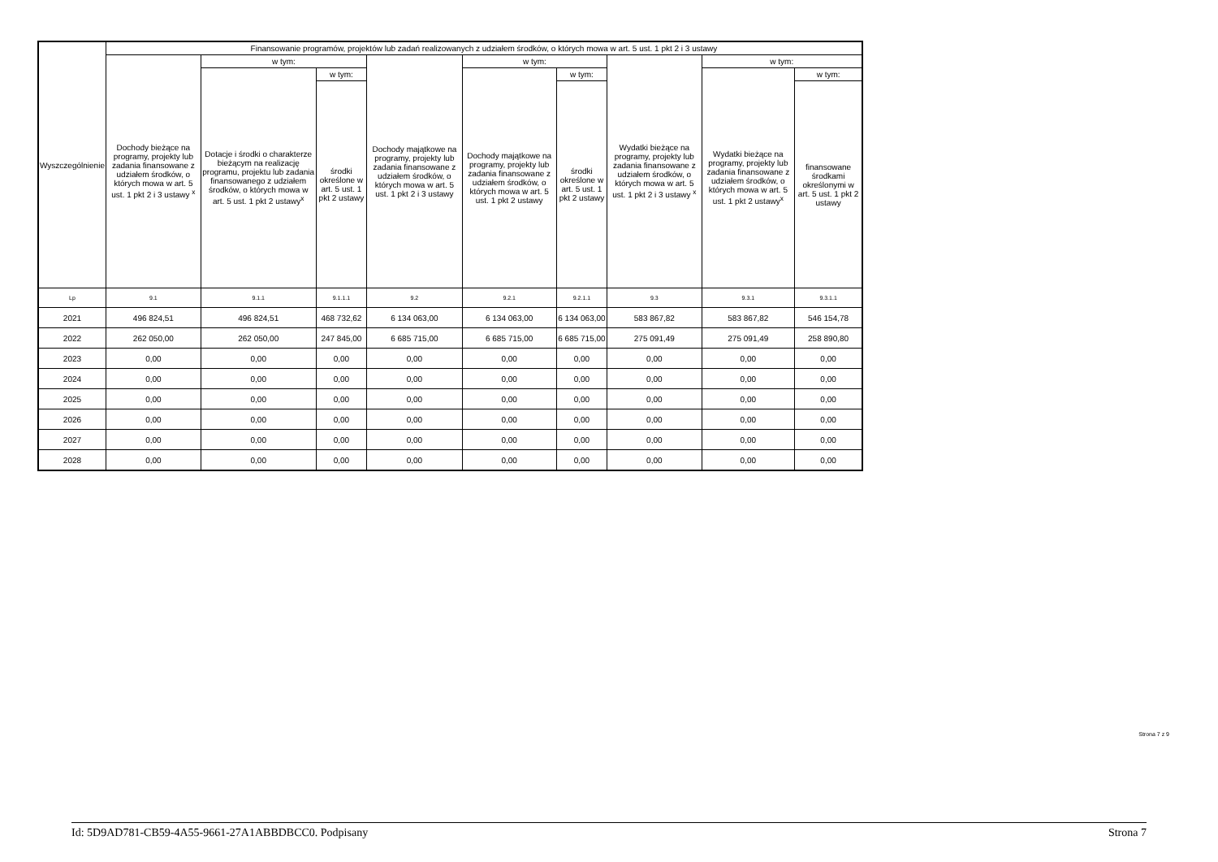| Wyszczególnienie | Finansowanie programów, projektów lub zadań realizowanych z udziałem środków, o których mowa w art. 5 ust. 1 pkt 2 i 3 ustawy | | | | | | | | |
| --- | --- | --- | --- | --- | --- | --- | --- | --- | --- |
| | Dochody bieżące na programy, projekty lub zadania finansowane z udziałem środków, o których mowa w art. 5 ust. 1 pkt 2 i 3 ustawy <sup>x</sup> | w tym: | | Dochody majątkowe na programy, projekty lub zadania finansowane z udziałem środków, o których mowa w art. 5 ust. 1 pkt 2 i 3 ustawy | w tym: | | Wydatki bieżące na programy, projekty lub zadania finansowane z udziałem środków, o których mowa w art. 5 ust. 1 pkt 2 i 3 ustawy <sup>x</sup> | w tym: | |
| | | Dotacje i środki o charakterze bieżącym na realizację programu, projektu lub zadania finansowanego z udziałem środków, o których mowa w art. 5 ust. 1 pkt 2 ustawy<sup>x</sup> | w tym: | | Dochody majątkowe na programy, projekty lub zadania finansowane z udziałem środków, o których mowa w art. 5 ust. 1 pkt 2 ustawy | w tym: | | Wydatki bieżące na programy, projekty lub zadania finansowane z udziałem środków, o których mowa w art. 5 ust. 1 pkt 2 ustawy<sup>x</sup> | w tym: |
| | | | środki określone w art. 5 ust. 1 pkt 2 ustawy | | | środki określone w art. 5 ust. 1 pkt 2 ustawy | | | finansowane środkami określonymi w art. 5 ust. 1 pkt 2 ustawy |
| Lp | 9.1 | 9.1.1 | 9.1.1.1 | 9.2 | 9.2.1 | 9.2.1.1 | 9.3 | 9.3.1 | 9.3.1.1 |
| 2021 | 496 824,51 | 496 824,51 | 468 732,62 | 6 134 063,00 | 6 134 063,00 | 6 134 063,00 | 583 867,82 | 583 867,82 | 546 154,78 |
| 2022 | 262 050,00 | 262 050,00 | 247 845,00 | 6 685 715,00 | 6 685 715,00 | 6 685 715,00 | 275 091,49 | 275 091,49 | 258 890,80 |
| 2023 | 0,00 | 0,00 | 0,00 | 0,00 | 0,00 | 0,00 | 0,00 | 0,00 | 0,00 |
| 2024 | 0,00 | 0,00 | 0,00 | 0,00 | 0,00 | 0,00 | 0,00 | 0,00 | 0,00 |
| 2025 | 0,00 | 0,00 | 0,00 | 0,00 | 0,00 | 0,00 | 0,00 | 0,00 | 0,00 |
| 2026 | 0,00 | 0,00 | 0,00 | 0,00 | 0,00 | 0,00 | 0,00 | 0,00 | 0,00 |
| 2027 | 0,00 | 0,00 | 0,00 | 0,00 | 0,00 | 0,00 | 0,00 | 0,00 | 0,00 |
| 2028 | 0,00 | 0,00 | 0,00 | 0,00 | 0,00 | 0,00 | 0,00 | 0,00 | 0,00 |
Strona 7 z 9
Id: 5D9AD781-CB59-4A55-9661-27A1ABBDBCC0. Podpisany Strona 7